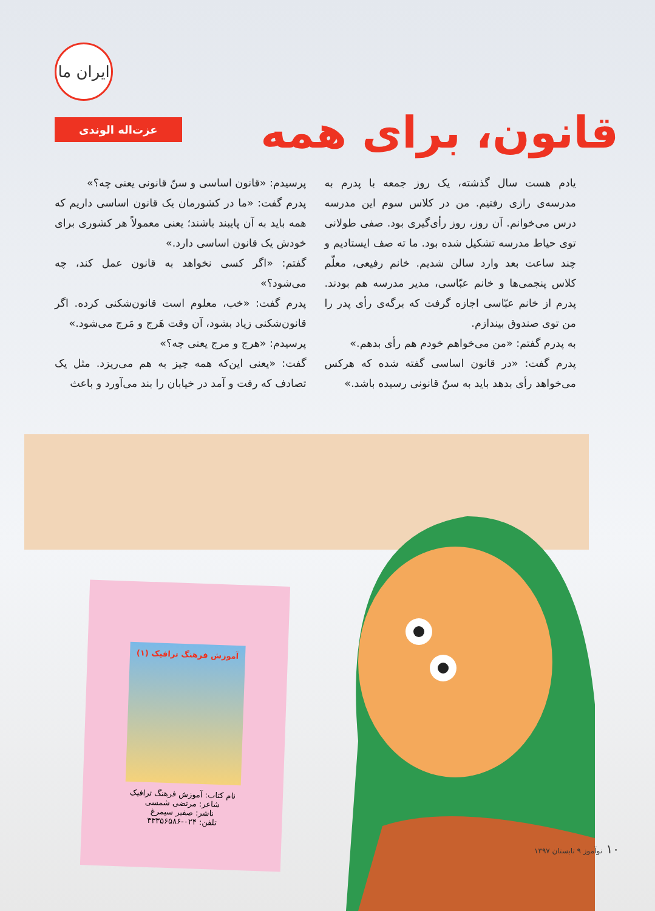ایران ما
قانون، برای همه
عزت‌اله الوندی
یادم هست سال گذشته، یک روز جمعه با پدرم به مدرسه‌ی رازی رفتیم. من در کلاس سوم این مدرسه درس می‌خوانم. آن روز، روز رأی‌گیری بود. صفی طولانی توی حیاط مدرسه تشکیل شده بود. ما ته صف ایستادیم و چند ساعت بعد وارد سالن شدیم. خانم رفیعی، معلّم کلاس پنجمی‌ها و خانم عبّاسی، مدیر مدرسه هم بودند. پدرم از خانم عبّاسی اجازه گرفت که برگه‌ی رأی پدر را من توی صندوق بیندازم.
به پدرم گفتم: «من می‌خواهم خودم هم رأی بدهم.»
پدرم گفت: «در قانون اساسی گفته شده که هرکس می‌خواهد رأی بدهد باید به سنّ قانونی رسیده باشد.»
پرسیدم: «قانون اساسی و سنّ قانونی یعنی چه؟»
پدرم گفت: «ما در کشورمان یک قانون اساسی داریم که همه باید به آن پایبند باشند؛ یعنی معمولاً هر کشوری برای خودش یک قانون اساسی دارد.»
گفتم: «اگر کسی نخواهد به قانون عمل کند، چه می‌شود؟»
پدرم گفت: «خب، معلوم است قانون‌شکنی کرده. اگر قانون‌شکنی زیاد بشود، آن وقت هَرج و مَرج می‌شود.»
پرسیدم: «هرج و مرج یعنی چه؟»
گفت: «یعنی این‌که همه چیز به هم می‌ریزد. مثل یک تصادف که رفت و آمد در خیابان را بند می‌آورد و باعث
آموزش فرهنگ ترافیک (۱)
نام کتاب: آموزش فرهنگ ترافیک
شاعر: مرتضی شمسی
ناشر: صفیر سیمرغ
تلفن: ۰۲۴-۳۳۳۵۶۵۸۶
۱۰ نوآموز ۹ تابستان ۱۳۹۷